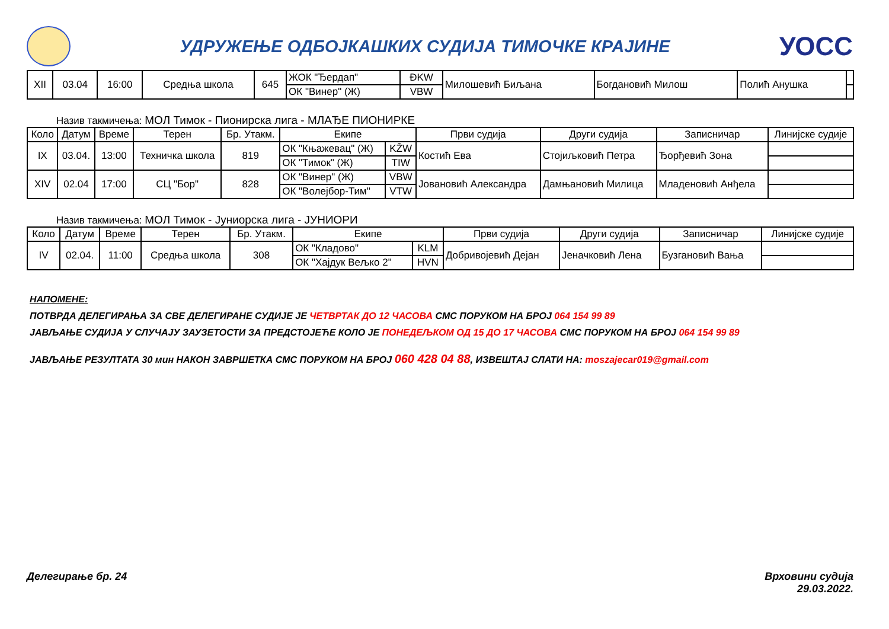УДРУЖЕЊЕ ОДБОЈКАШКИХ СУДИЈА ТИМОЧКЕ КРАЈИНЕ
УОСС
| XII | 03.04 | 16:00 | Средња школа | 645 | ЖОК "Ђердап" | ĐKW | Милошевић Биљана | Богдановић Милош | Полић Анушка | |
| | | | | | ОК "Винер" (Ж) | VBW | | | | |
Назив такмичења: МОЛ Тимок - Пионирска лига - МЛАЂЕ ПИОНИРКЕ
| Коло | Датум | Време | Терен | Бр. Утакм. | Екипе | | Први судија | Други судија | Записничар | Линијске судије |
| --- | --- | --- | --- | --- | --- | --- | --- | --- | --- | --- |
| IX | 03.04. | 13:00 | Техничка школа | 819 | ОК "Књажевац" (Ж) | KŽW | Костић Ева | Стојиљковић Петра | Ђорђевић Зона | |
| | | | | | ОК "Тимок" (Ж) | TIW | | | | |
| XIV | 02.04 | 17:00 | СЦ "Бор" | 828 | ОК "Винер" (Ж) | VBW | Јовановић Александра | Дамњановић Милица | Младеновић Анђела | |
| | | | | | ОК "Волејбор-Тим" | VTW | | | | |
Назив такмичења: МОЛ Тимок - Јуниорска лига - ЈУНИОРИ
| Коло | Датум | Време | Терен | Бр. Утакм. | Екипе | | Први судија | Други судија | Записничар | Линијске судије |
| --- | --- | --- | --- | --- | --- | --- | --- | --- | --- | --- |
| IV | 02.04. | 11:00 | Средња школа | 308 | ОК "Кладово" | KLM | Добривојевић Дејан | Јеначковић Лена | Бузгановић Вања | |
| | | | | | ОК "Хајдук Вељко 2" | HVN | | | | |
НАПОМЕНЕ:
ПОТВРДА ДЕЛЕГИРАЊА ЗА СВЕ ДЕЛЕГИРАНЕ СУДИЈЕ ЈЕ ЧЕТВРТАК ДО 12 ЧАСОВА СМС ПОРУКОМ НА БРОЈ 064 154 99 89
ЈАВЉАЊЕ СУДИЈА У СЛУЧАЈУ ЗАУЗЕТОСТИ ЗА ПРЕДСТОЈЕЋЕ КОЛО ЈЕ ПОНЕДЕЉКОМ ОД 15 ДО 17 ЧАСОВА СМС ПОРУКОМ НА БРОЈ 064 154 99 89
ЈАВЉАЊЕ РЕЗУЛТАТА 30 мин НАКОН ЗАВРШЕТКА СМС ПОРУКОМ НА БРОЈ 060 428 04 88, ИЗВЕШТАЈ СЛАТИ НА: moszajecar019@gmail.com
Делегирање бр. 24 Врховини судија
29.03.2022.